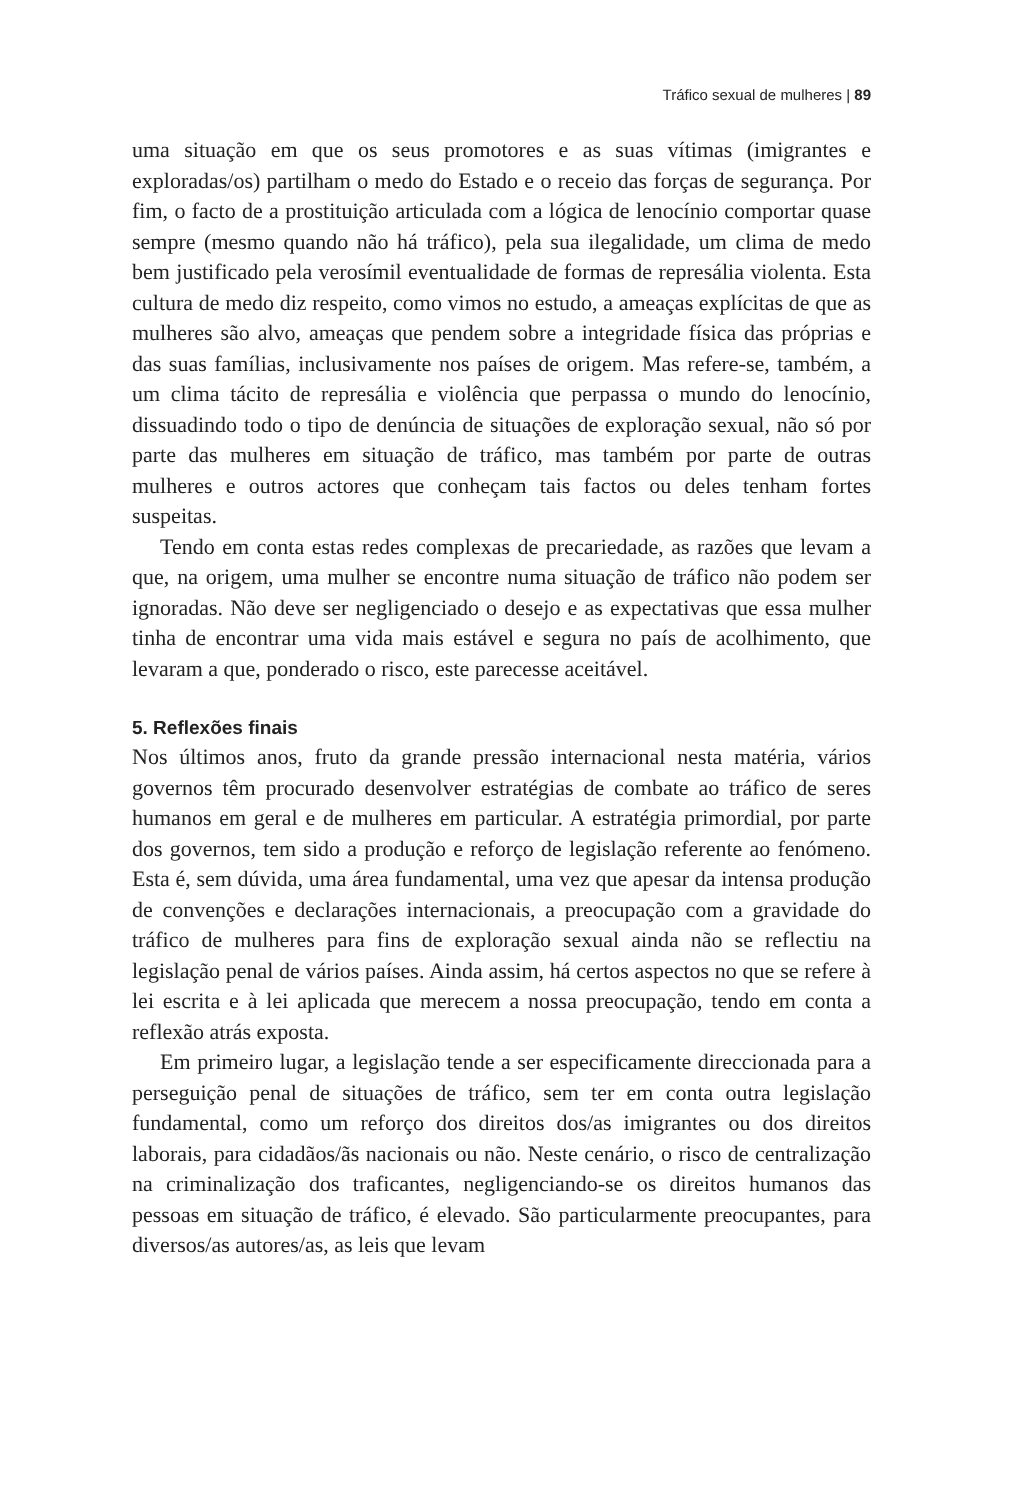Tráfico sexual de mulheres | 89
uma situação em que os seus promotores e as suas vítimas (imigrantes e exploradas/os) partilham o medo do Estado e o receio das forças de segurança. Por fim, o facto de a prostituição articulada com a lógica de lenocínio comportar quase sempre (mesmo quando não há tráfico), pela sua ilegalidade, um clima de medo bem justificado pela verosímil eventualidade de formas de represália violenta. Esta cultura de medo diz respeito, como vimos no estudo, a ameaças explícitas de que as mulheres são alvo, ameaças que pendem sobre a integridade física das próprias e das suas famílias, inclusivamente nos países de origem. Mas refere-se, também, a um clima tácito de represália e violência que perpassa o mundo do lenocínio, dissuadindo todo o tipo de denúncia de situações de exploração sexual, não só por parte das mulheres em situação de tráfico, mas também por parte de outras mulheres e outros actores que conheçam tais factos ou deles tenham fortes suspeitas.
Tendo em conta estas redes complexas de precariedade, as razões que levam a que, na origem, uma mulher se encontre numa situação de tráfico não podem ser ignoradas. Não deve ser negligenciado o desejo e as expectativas que essa mulher tinha de encontrar uma vida mais estável e segura no país de acolhimento, que levaram a que, ponderado o risco, este parecesse aceitável.
5. Reflexões finais
Nos últimos anos, fruto da grande pressão internacional nesta matéria, vários governos têm procurado desenvolver estratégias de combate ao tráfico de seres humanos em geral e de mulheres em particular. A estratégia primordial, por parte dos governos, tem sido a produção e reforço de legislação referente ao fenómeno. Esta é, sem dúvida, uma área fundamental, uma vez que apesar da intensa produção de convenções e declarações internacionais, a preocupação com a gravidade do tráfico de mulheres para fins de exploração sexual ainda não se reflectiu na legislação penal de vários países. Ainda assim, há certos aspectos no que se refere à lei escrita e à lei aplicada que merecem a nossa preocupação, tendo em conta a reflexão atrás exposta.
Em primeiro lugar, a legislação tende a ser especificamente direccionada para a perseguição penal de situações de tráfico, sem ter em conta outra legislação fundamental, como um reforço dos direitos dos/as imigrantes ou dos direitos laborais, para cidadãos/ãs nacionais ou não. Neste cenário, o risco de centralização na criminalização dos traficantes, negligenciando-se os direitos humanos das pessoas em situação de tráfico, é elevado. São particularmente preocupantes, para diversos/as autores/as, as leis que levam